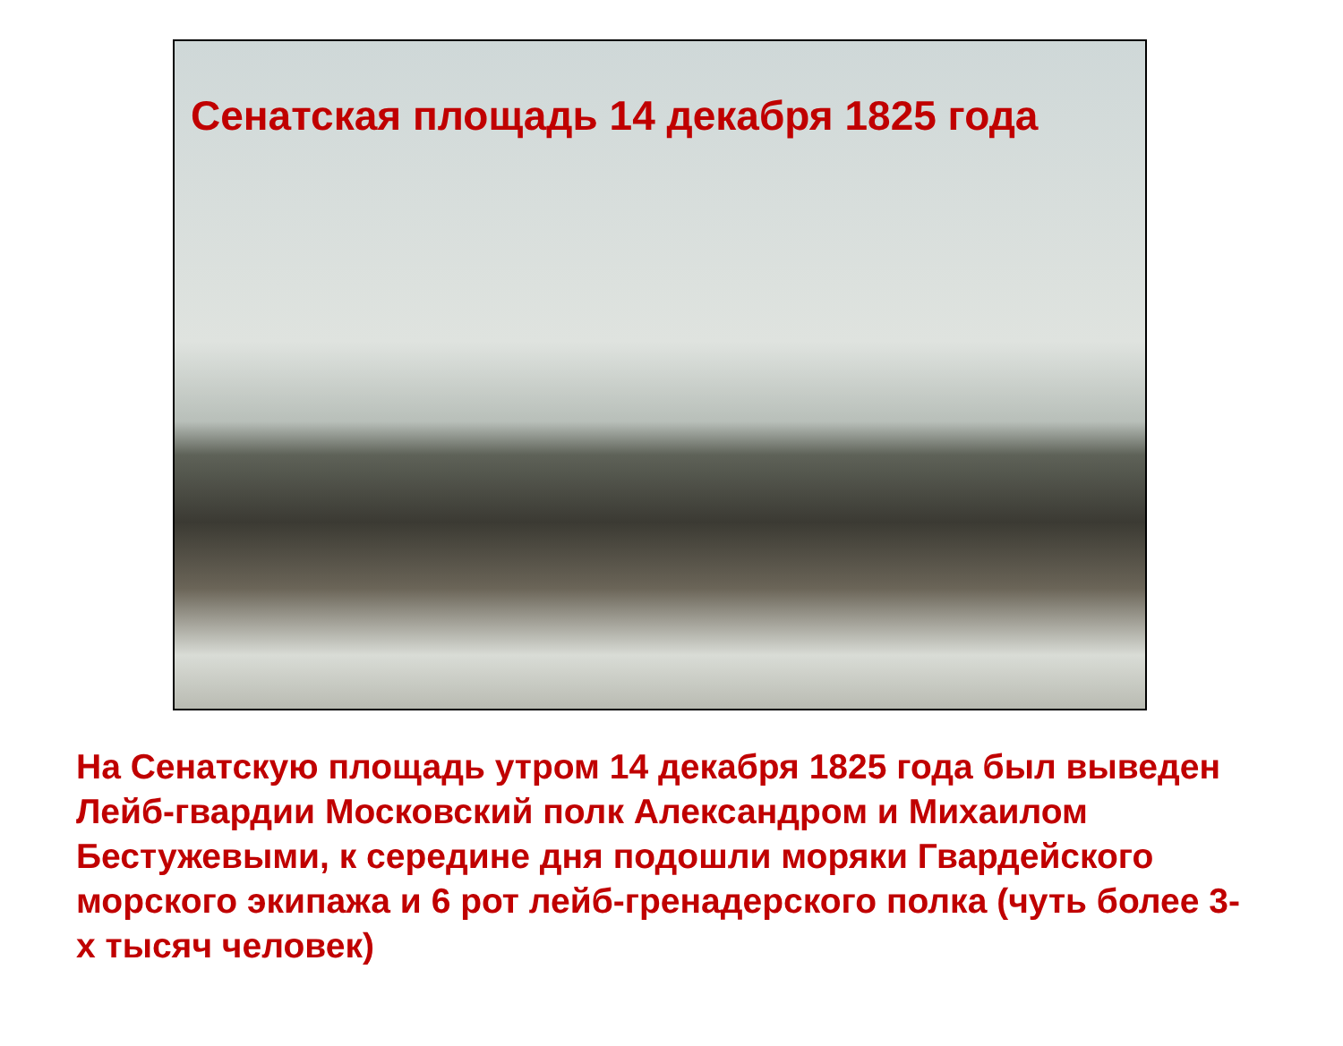Сенатская площадь 14 декабря 1825 года
На Сенатскую площадь утром 14 декабря 1825 года был выведен Лейб-гвардии Московский полк Александром и Михаилом Бестужевыми, к середине дня подошли моряки Гвардейского морского экипажа и 6 рот лейб-гренадерского полка (чуть более 3-х тысяч человек)